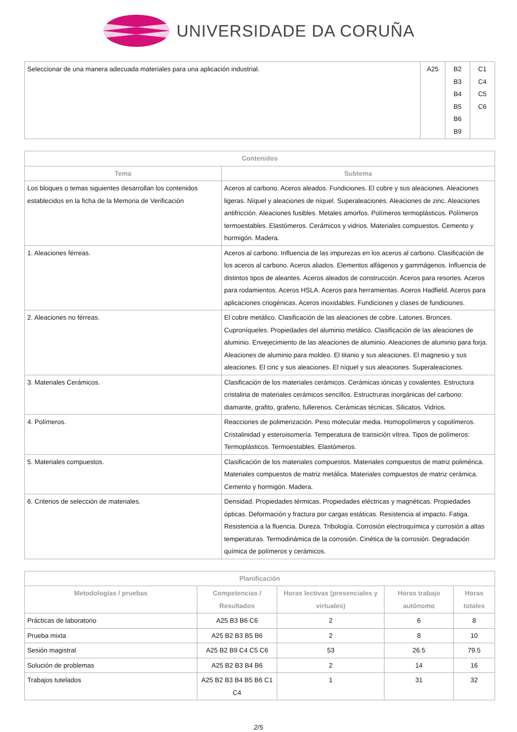UNIVERSIDADE DA CORUÑA
| Seleccionar de una manera adecuada materiales para una aplicación industrial. | A25 | B2 B3 B4 B5 B6 B9 | C1 C4 C5 C6 |
| Contenidos | |
| --- | --- |
| Tema | Subtema |
| Los bloques o temas siguientes desarrollan los contenidos establecidos en la ficha de la Memoria de Verificación | Aceros al carbono. Aceros aleados. Fundiciones. El cobre y sus aleaciones. Aleaciones ligeras. Níquel y aleaciones de níquel. Superaleaciones. Aleaciones de zinc. Aleaciones antifricción. Aleaciones fusibles. Metales amorfos. Polímeros termoplásticos. Polímeros termoestables. Elastómeros. Cerámicos y vidrios. Materiales compuestos. Cemento y hormigón. Madera. |
| 1. Aleaciones férreas. | Aceros al carbono. Influencia de las impurezas en los aceros al carbono. Clasificación de los aceros al carbono. Aceros aliados. Elementos alfágenos y gammágenos. Influencia de distintos tipos de aleantes. Aceros aleados de construcción. Aceros para resortes. Aceros para rodamientos. Aceros HSLA. Aceros para herramientas. Aceros Hadfield. Aceros para aplicaciones criogénicas. Aceros inoxidables. Fundiciones y clases de fundiciones. |
| 2. Aleaciones no férreas. | El cobre metálico. Clasificación de las aleaciones de cobre. Latones. Bronces. Cuproníqueles. Propiedades del aluminio metálico. Clasificación de las aleaciones de aluminio. Envejecimiento de las aleaciones de aluminio. Aleaciones de aluminio para forja. Aleaciones de aluminio para moldeo. El titanio y sus aleaciones. El magnesio y sus aleaciones. El cinc y sus aleaciones. El níquel y sus aleaciones. Superaleaciones. |
| 3. Materiales Cerámicos. | Clasificación de los materiales cerámicos. Cerámicas iónicas y covalentes. Estructura cristalina de materiales cerámicos sencillos. Estructruras inorgánicas del carbono: diamante, grafito, grafeno, fullerenos. Cerámicas técnicas. Silicatos. Vidrios. |
| 4. Polímeros. | Reacciones de polimerización. Peso molecular media. Homopolímeros y copolímeros. Cristalinidad y esteroisomería. Temperatura de transición vítrea. Tipos de polímeros: Termoplásticos. Termoestables. Elastómeros. |
| 5. Materiales compuestos. | Clasificación de los materiales compuestos. Materiales compuestos de matriz polimérica. Materiales compuestos de matriz metálica. Materiales compuestos de matriz cerámica. Cemento y hormigón. Madera. |
| 6. Criterios de selección de materiales. | Densidad. Propiedades térmicas. Propiedades eléctricas y magnéticas. Propiedades ópticas. Deformación y fractura por cargas estáticas. Resistencia al impacto. Fatiga. Resistencia a la fluencia. Dureza. Tribología. Corrosión electroquímica y corrosión a altas temperaturas. Termodinámica de la corrosión. Cinética de la corrosión. Degradación química de polímeros y cerámicos. |
| Planificación | | | | |
| --- | --- | --- | --- | --- |
| Metodologías / pruebas | Competencias / Resultados | Horas lectivas (presenciales y virtuales) | Horas trabajo autónomo | Horas totales |
| Prácticas de laboratorio | A25 B3 B6 C6 | 2 | 6 | 8 |
| Prueba mixta | A25 B2 B3 B5 B6 | 2 | 8 | 10 |
| Sesión magistral | A25 B2 B9 C4 C5 C6 | 53 | 26.5 | 79.5 |
| Solución de problemas | A25 B2 B3 B4 B6 | 2 | 14 | 16 |
| Trabajos tutelados | A25 B2 B3 B4 B5 B6 C1 C4 | 1 | 31 | 32 |
2/5